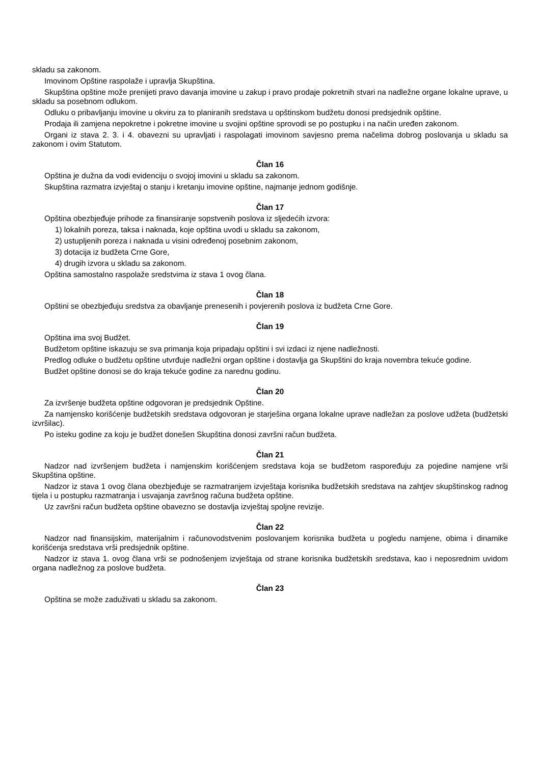skladu sa zakonom.
Imovinom Opštine raspolaže i upravlja Skupština.
Skupština opštine može prenijeti pravo davanja imovine u zakup i pravo prodaje pokretnih stvari na nadležne organe lokalne uprave, u skladu sa posebnom odlukom.
Odluku o pribavljanju imovine u okviru za to planiranih sredstava u opštinskom budžetu donosi predsjednik opštine.
Prodaja ili zamjena nepokretne i pokretne imovine u svojini opštine sprovodi se po postupku i na način uređen zakonom.
Organi iz stava 2. 3. i 4. obavezni su upravljati i raspolagati imovinom savjesno prema načelima dobrog poslovanja u skladu sa zakonom i ovim Statutom.
Član 16
Opština je dužna da vodi evidenciju o svojoj imovini u skladu sa zakonom.
Skupština razmatra izvještaj o stanju i kretanju imovine opštine, najmanje jednom godišnje.
Član 17
Opština obezbjeđuje prihode za finansiranje sopstvenih poslova iz sljedećih izvora:
1) lokalnih poreza, taksa i naknada, koje opština uvodi u skladu sa zakonom,
2) ustupljenih poreza i naknada u visini određenoj posebnim zakonom,
3) dotacija iz budžeta Crne Gore,
4) drugih izvora u skladu sa zakonom.
Opština samostalno raspolaže sredstvima iz stava 1 ovog člana.
Član 18
Opštini se obezbjeđuju sredstva za obavljanje prenesenih i povjerenih poslova iz budžeta Crne Gore.
Član 19
Opština ima svoj Budžet.
Budžetom opštine iskazuju se sva primanja koja pripadaju opštini i svi izdaci iz njene nadležnosti.
Predlog odluke o budžetu opštine utvrđuje nadležni organ opštine i dostavlja ga Skupštini do kraja novembra tekuće godine.
Budžet opštine donosi se do kraja tekuće godine za narednu godinu.
Član 20
Za izvršenje budžeta opštine odgovoran je predsjednik Opštine.
Za namjensko korišćenje budžetskih sredstava odgovoran je starješina organa lokalne uprave nadležan za poslove udžeta (budžetski izvršilac).
Po isteku godine za koju je budžet donešen Skupština donosi završni račun budžeta.
Član 21
Nadzor nad izvršenjem budžeta i namjenskim korišćenjem sredstava koja se budžetom raspoređuju za pojedine namjene vrši Skupština opštine.
Nadzor iz stava 1 ovog člana obezbjeđuje se razmatranjem izvještaja korisnika budžetskih sredstava na zahtjev skupštinskog radnog tijela i u postupku razmatranja i usvajanja završnog računa budžeta opštine.
Uz završni račun budžeta opštine obavezno se dostavlja izvještaj spoljne revizije.
Član 22
Nadzor nad finansijskim, materijalnim i računovodstvenim poslovanjem korisnika budžeta u pogledu namjene, obima i dinamike korišćenja sredstava vrši predsjednik opštine.
Nadzor iz stava 1. ovog člana vrši se podnošenjem izvještaja od strane korisnika budžetskih sredstava, kao i neposrednim uvidom organa nadležnog za poslove budžeta.
Član 23
Opština se može zaduživati u skladu sa zakonom.